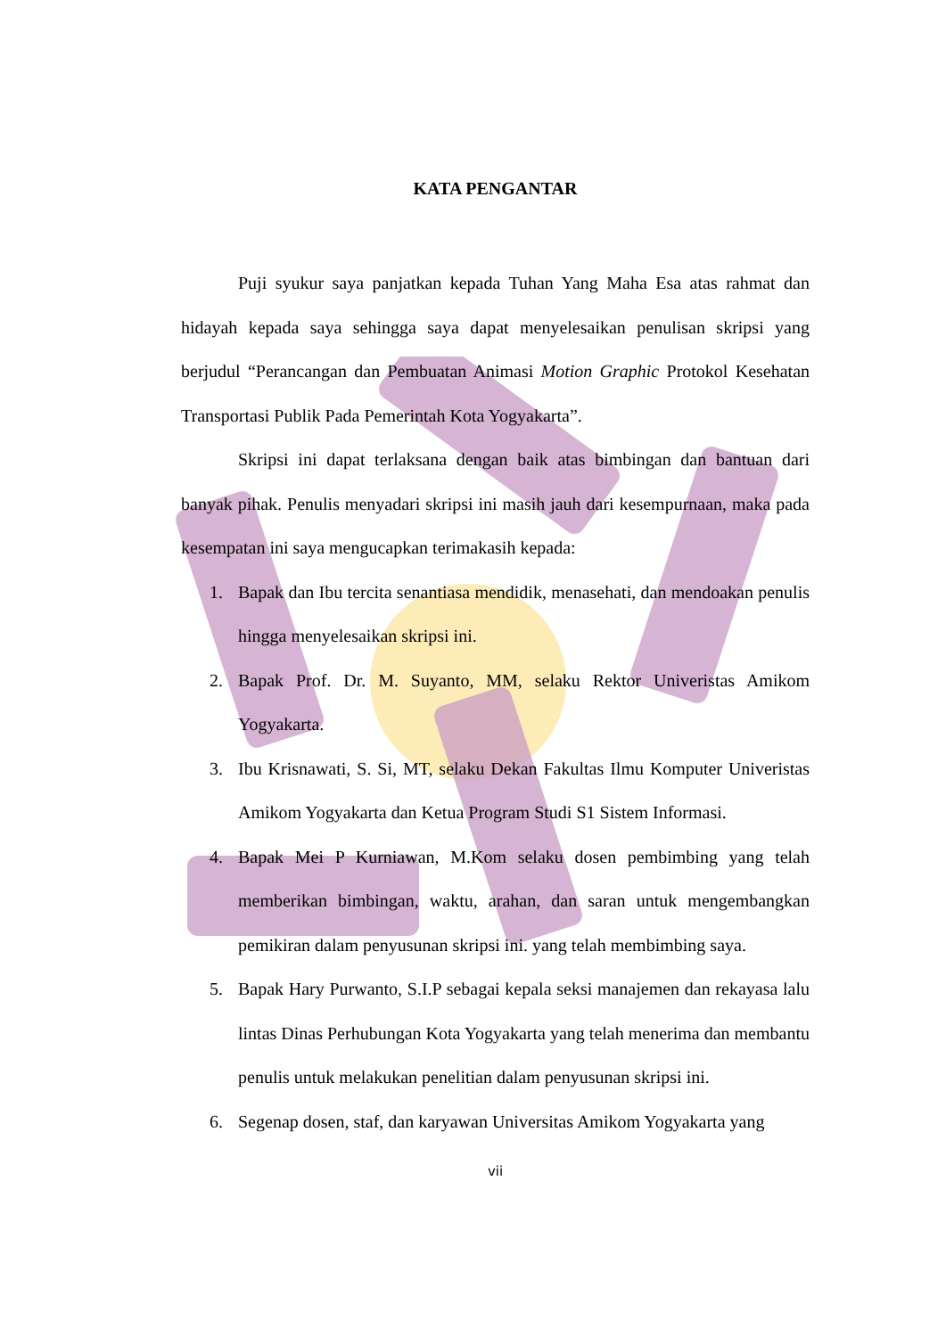KATA PENGANTAR
Puji syukur saya panjatkan kepada Tuhan Yang Maha Esa atas rahmat dan hidayah kepada saya sehingga saya dapat menyelesaikan penulisan skripsi yang berjudul “Perancangan dan Pembuatan Animasi Motion Graphic Protokol Kesehatan Transportasi Publik Pada Pemerintah Kota Yogyakarta”.
Skripsi ini dapat terlaksana dengan baik atas bimbingan dan bantuan dari banyak pihak. Penulis menyadari skripsi ini masih jauh dari kesempurnaan, maka pada kesempatan ini saya mengucapkan terimakasih kepada:
1. Bapak dan Ibu tercita senantiasa mendidik, menasehati, dan mendoakan penulis hingga menyelesaikan skripsi ini.
2. Bapak Prof. Dr. M. Suyanto, MM, selaku Rektor Univeristas Amikom Yogyakarta.
3. Ibu Krisnawati, S. Si, MT, selaku Dekan Fakultas Ilmu Komputer Univeristas Amikom Yogyakarta dan Ketua Program Studi S1 Sistem Informasi.
4. Bapak Mei P Kurniawan, M.Kom selaku dosen pembimbing yang telah memberikan bimbingan, waktu, arahan, dan saran untuk mengembangkan pemikiran dalam penyusunan skripsi ini. yang telah membimbing saya.
5. Bapak Hary Purwanto, S.I.P sebagai kepala seksi manajemen dan rekayasa lalu lintas Dinas Perhubungan Kota Yogyakarta yang telah menerima dan membantu penulis untuk melakukan penelitian dalam penyusunan skripsi ini.
6. Segenap dosen, staf, dan karyawan Universitas Amikom Yogyakarta yang
vii